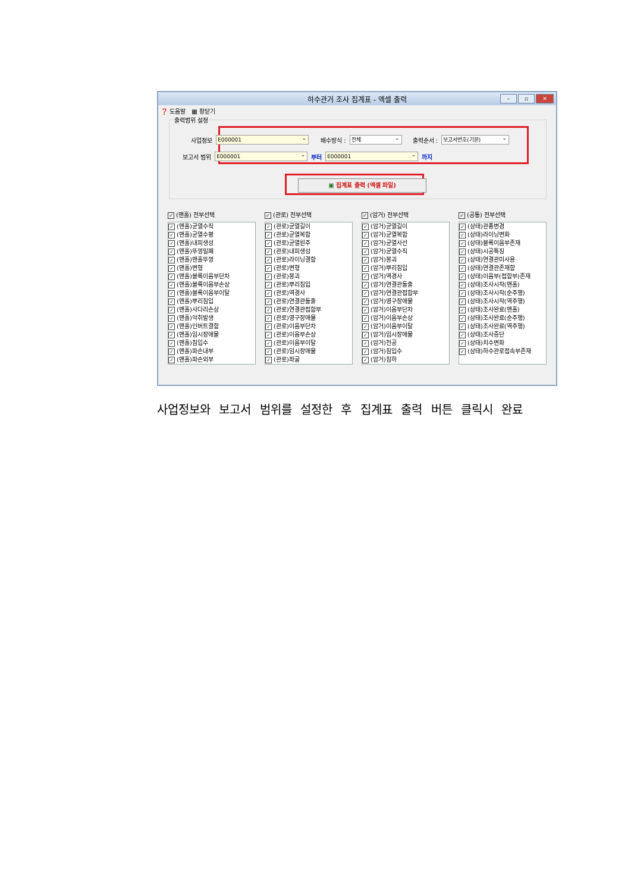하수관거 조사 집계표 - 엑셀 출력
– ▫ ✕
❓ 도움말 ▦ 창닫기
출력범위 설정
사업정보 E000001 배수방식 : 전체 출력순서 : 보고서번호(기본)
보고서 범위 E000001 부터 E000001 까지
▣ 집계표 출력 (엑셀 파일)
✓ (맨홀) 전부선택
✓ (맨홀)균열수직
✓ (맨홀)균열수평
✓ (맨홀)내피생성
✓ (맨홀)뚜껑밀폐
✓ (맨홀)맨홀뚜껑
✓ (맨홀)변형
✓ (맨홀)블록이음부단차
✓ (맨홀)블록이음부손상
✓ (맨홀)블록이음부이탈
✓ (맨홀)뿌리침입
✓ (맨홀)사다리손상
✓ (맨홀)악취발생
✓ (맨홀)인버트결함
✓ (맨홀)임시장애물
✓ (맨홀)침입수
✓ (맨홀)파손내부
✓ (맨홀)파손외부
✓ (관로) 전부선택
✓ (관로)균열길이
✓ (관로)균열복합
✓ (관로)균열원주
✓ (관로)내피생성
✓ (관로)라이닝결함
✓ (관로)변형
✓ (관로)붕괴
✓ (관로)뿌리침입
✓ (관로)역경사
✓ (관로)연결관돌출
✓ (관로)연결관접합부
✓ (관로)영구장애물
✓ (관로)이음부단차
✓ (관로)이음부손상
✓ (관로)이음부이탈
✓ (관로)임시장애물
✓ (관로)좌굴
✓ (암거) 전부선택
✓ (암거)균열길이
✓ (암거)균열복합
✓ (암거)균열사선
✓ (암거)균열수직
✓ (암거)붕괴
✓ (암거)뿌리침입
✓ (암거)역경사
✓ (암거)연결관돌출
✓ (암거)연결관접합부
✓ (암거)영구장애물
✓ (암거)이음부단차
✓ (암거)이음부손상
✓ (암거)이음부이탈
✓ (암거)임시장애물
✓ (암거)천공
✓ (암거)침입수
✓ (암거)침하
✓ (공통) 전부선택
✓ (상태)관종변경
✓ (상태)라이닝변화
✓ (상태)블록이음부존재
✓ (상태)시공특징
✓ (상태)연결관미사용
✓ (상태)연결관존재함
✓ (상태)이음부(접합부)존재
✓ (상태)조사시작(맨홀)
✓ (상태)조사시작(순주행)
✓ (상태)조사시작(역주행)
✓ (상태)조사완료(맨홀)
✓ (상태)조사완료(순주행)
✓ (상태)조사완료(역주행)
✓ (상태)조사중단
✓ (상태)치수변화
✓ (상태)하수관로접속부존재
사업정보와 보고서 범위를 설정한 후 집계표 출력 버튼 클릭시 완료